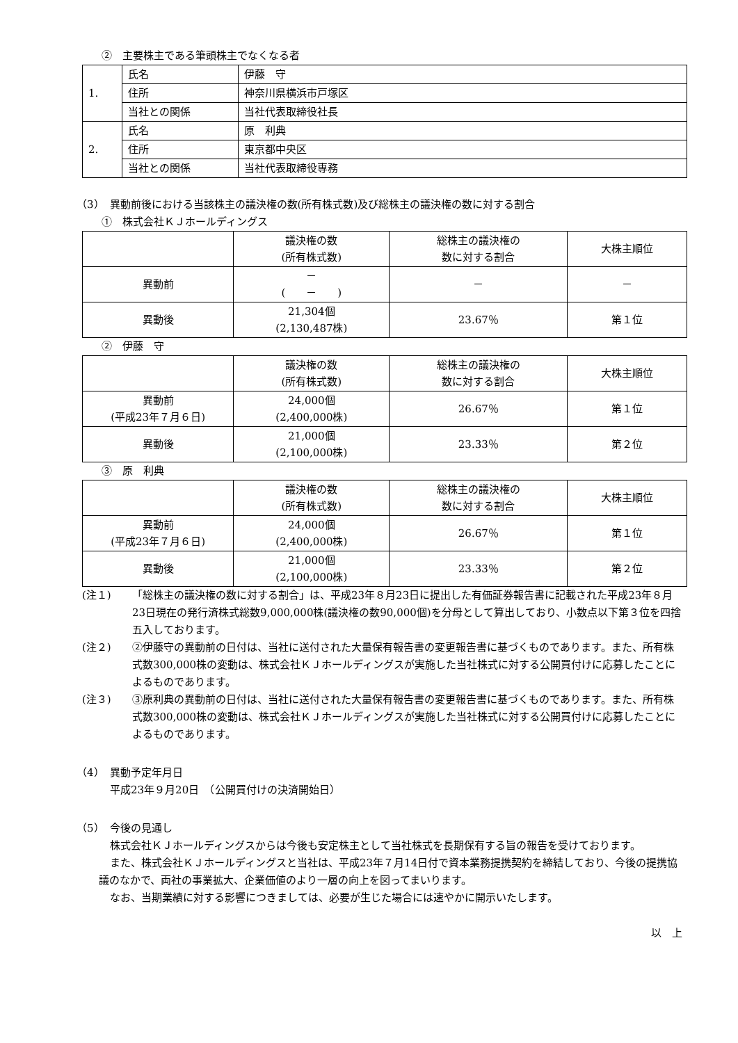②　主要株主である筆頭株主でなくなる者
| 1. | 氏名 | 伊藤 守 |
| | 住所 | 神奈川県横浜市戸塚区 |
| | 当社との関係 | 当社代表取締役社長 |
| 2. | 氏名 | 原 利典 |
| | 住所 | 東京都中央区 |
| | 当社との関係 | 当社代表取締役専務 |
（3）　異動前後における当該株主の議決権の数(所有株式数)及び総株主の議決権の数に対する割合
①　株式会社ＫＪホールディングス
| | 議決権の数 (所有株式数) | 総株主の議決権の 数に対する割合 | 大株主順位 |
| --- | --- | --- | --- |
| 異動前 | － ( － ) | － | － |
| 異動後 | 21,304個 (2,130,487株) | 23.67％ | 第１位 |
②　伊藤　守
| | 議決権の数 (所有株式数) | 総株主の議決権の 数に対する割合 | 大株主順位 |
| --- | --- | --- | --- |
| 異動前 (平成23年７月６日) | 24,000個 (2,400,000株) | 26.67％ | 第１位 |
| 異動後 | 21,000個 (2,100,000株) | 23.33％ | 第２位 |
③　原　利典
| | 議決権の数 (所有株式数) | 総株主の議決権の 数に対する割合 | 大株主順位 |
| --- | --- | --- | --- |
| 異動前 (平成23年７月６日) | 24,000個 (2,400,000株) | 26.67％ | 第１位 |
| 異動後 | 21,000個 (2,100,000株) | 23.33％ | 第２位 |
(注１) 「総株主の議決権の数に対する割合」は、平成23年８月23日に提出した有価証券報告書に記載された平成23年８月23日現在の発行済株式総数9,000,000株(議決権の数90,000個)を分母として算出しており、小数点以下第３位を四捨五入しております。
(注２) ②伊藤守の異動前の日付は、当社に送付された大量保有報告書の変更報告書に基づくものであります。また、所有株式数300,000株の変動は、株式会社ＫＪホールディングスが実施した当社株式に対する公開買付けに応募したことによるものであります。
(注３) ③原利典の異動前の日付は、当社に送付された大量保有報告書の変更報告書に基づくものであります。また、所有株式数300,000株の変動は、株式会社ＫＪホールディングスが実施した当社株式に対する公開買付けに応募したことによるものであります。
（4）　異動予定年月日
平成23年９月20日　（公開買付けの決済開始日）
（5）　今後の見通し
株式会社ＫＪホールディングスからは今後も安定株主として当社株式を長期保有する旨の報告を受けております。
また、株式会社ＫＪホールディングスと当社は、平成23年７月14日付で資本業務提携契約を締結しており、今後の提携協議のなかで、両社の事業拡大、企業価値のより一層の向上を図ってまいります。
なお、当期業績に対する影響につきましては、必要が生じた場合には速やかに開示いたします。
以　上